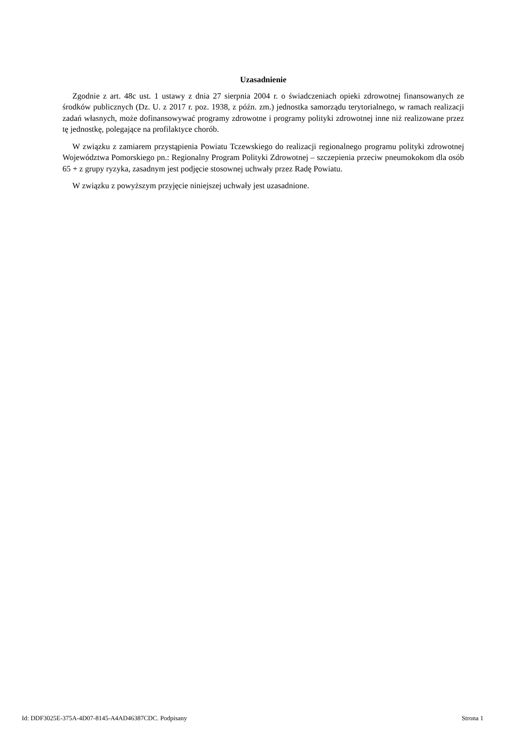Uzasadnienie
Zgodnie z art. 48c ust. 1 ustawy z dnia 27 sierpnia 2004 r. o świadczeniach opieki zdrowotnej finansowanych ze środków publicznych (Dz. U. z 2017 r. poz. 1938, z późn. zm.) jednostka samorządu terytorialnego, w ramach realizacji zadań własnych, może dofinansowywać programy zdrowotne i programy polityki zdrowotnej inne niż realizowane przez tę jednostkę, polegające na profilaktyce chorób.
W związku z zamiarem przystąpienia Powiatu Tczewskiego do realizacji regionalnego programu polityki zdrowotnej Województwa Pomorskiego pn.: Regionalny Program Polityki Zdrowotnej – szczepienia przeciw pneumokokom dla osób 65 + z grupy ryzyka, zasadnym jest podjęcie stosownej uchwały przez Radę Powiatu.
W związku z powyższym przyjęcie niniejszej uchwały jest uzasadnione.
Id: DDF3025E-375A-4D07-8145-A4AD46387CDC. Podpisany Strona 1